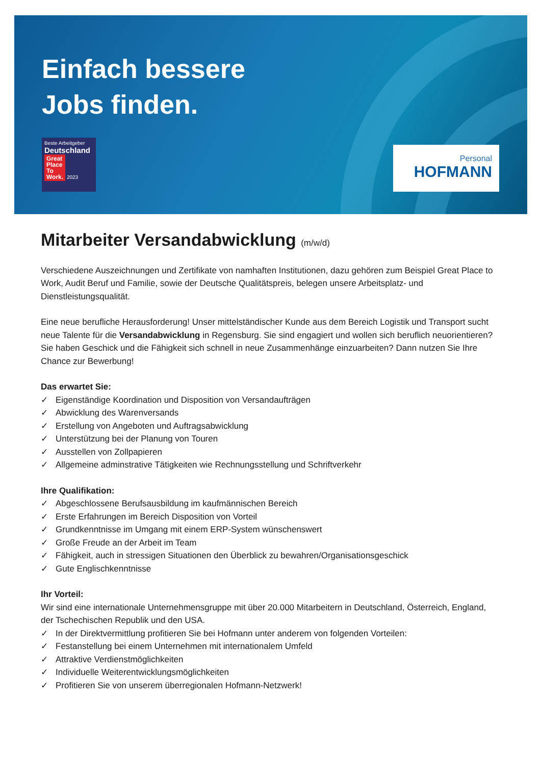Einfach bessere
Jobs finden.
Beste Arbeitgeber
Deutschland
Great
Place
To
Work. 2023
Personal
HOFMANN
Mitarbeiter Versandabwicklung (m/w/d)
Verschiedene Auszeichnungen und Zertifikate von namhaften Institutionen, dazu gehören zum Beispiel Great Place to Work, Audit Beruf und Familie, sowie der Deutsche Qualitätspreis, belegen unsere Arbeitsplatz- und Dienstleistungsqualität.
Eine neue berufliche Herausforderung! Unser mittelständischer Kunde aus dem Bereich Logistik und Transport sucht neue Talente für die Versandabwicklung in Regensburg. Sie sind engagiert und wollen sich beruflich neuorientieren? Sie haben Geschick und die Fähigkeit sich schnell in neue Zusammenhänge einzuarbeiten? Dann nutzen Sie Ihre Chance zur Bewerbung!
Das erwartet Sie:
✓ Eigenständige Koordination und Disposition von Versandaufträgen
✓ Abwicklung des Warenversands
✓ Erstellung von Angeboten und Auftragsabwicklung
✓ Unterstützung bei der Planung von Touren
✓ Ausstellen von Zollpapieren
✓ Allgemeine adminstrative Tätigkeiten wie Rechnungsstellung und Schriftverkehr
Ihre Qualifikation:
✓ Abgeschlossene Berufsausbildung im kaufmännischen Bereich
✓ Erste Erfahrungen im Bereich Disposition von Vorteil
✓ Grundkenntnisse im Umgang mit einem ERP-System wünschenswert
✓ Große Freude an der Arbeit im Team
✓ Fähigkeit, auch in stressigen Situationen den Überblick zu bewahren/Organisationsgeschick
✓ Gute Englischkenntnisse
Ihr Vorteil:
Wir sind eine internationale Unternehmensgruppe mit über 20.000 Mitarbeitern in Deutschland, Österreich, England, der Tschechischen Republik und den USA.
✓ In der Direktvermittlung profitieren Sie bei Hofmann unter anderem von folgenden Vorteilen:
✓ Festanstellung bei einem Unternehmen mit internationalem Umfeld
✓ Attraktive Verdienstmöglichkeiten
✓ Individuelle Weiterentwicklungsmöglichkeiten
✓ Profitieren Sie von unserem überregionalen Hofmann-Netzwerk!